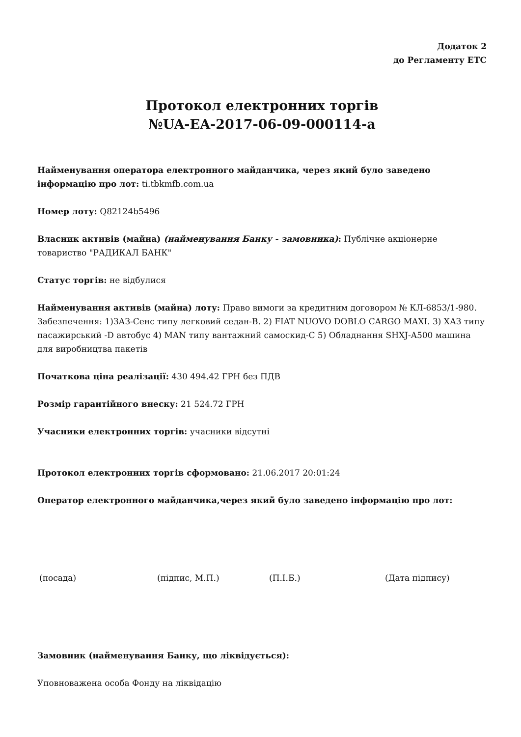Додаток 2
до Регламенту ЕТС
Протокол електронних торгів
№UA-EA-2017-06-09-000114-a
Найменування оператора електронного майданчика, через який було заведено інформацію про лот: ti.tbkmfb.com.ua
Номер лоту: Q82124b5496
Власник активів (майна) (найменування Банку - замовника): Публічне акціонерне товариство "РАДИКАЛ БАНК"
Статус торгів: не відбулися
Найменування активів (майна) лоту: Право вимоги за кредитним договором № КЛ-6853/1-980. Забезпечення: 1)ЗАЗ-Сенс типу легковий седан-В. 2) FIAT NUOVO DOBLO CARGO MAXI. 3) ХАЗ типу пасажирський -D автобус 4) MAN типу вантажний самоскид-С 5) Обладнання SHXJ-A500 машина для виробництва пакетів
Початкова ціна реалізації: 430 494.42 ГРН без ПДВ
Розмір гарантійного внеску: 21 524.72 ГРН
Учасники електронних торгів: учасники відсутні
Протокол електронних торгів сформовано: 21.06.2017 20:01:24
Оператор електронного майданчика,через який було заведено інформацію про лот:
(посада) (підпис, М.П.) (П.І.Б.) (Дата підпису)
Замовник (найменування Банку, що ліквідується):
Уповноважена особа Фонду на ліквідацію